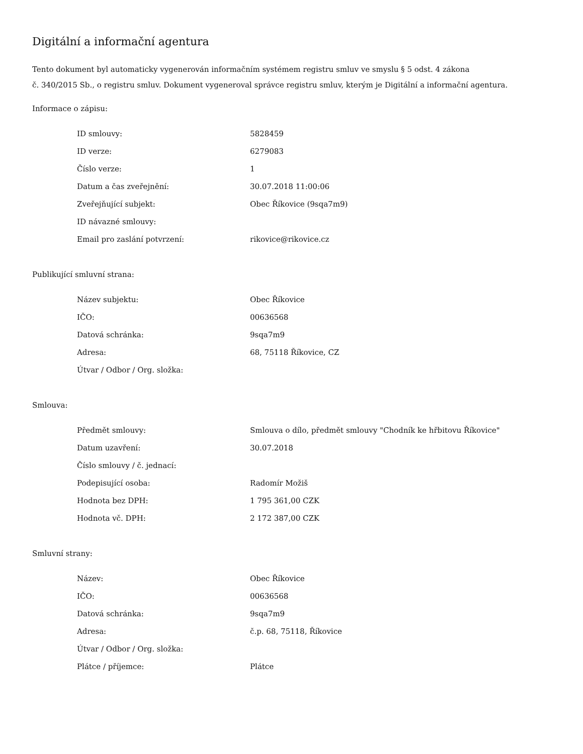Digitální a informační agentura
Tento dokument byl automaticky vygenerován informačním systémem registru smluv ve smyslu § 5 odst. 4 zákona
č. 340/2015 Sb., o registru smluv. Dokument vygeneroval správce registru smluv, kterým je Digitální a informační agentura.
Informace o zápisu:
| ID smlouvy: | 5828459 |
| ID verze: | 6279083 |
| Číslo verze: | 1 |
| Datum a čas zveřejnění: | 30.07.2018 11:00:06 |
| Zveřejňující subjekt: | Obec Říkovice (9sqa7m9) |
| ID návazné smlouvy: | |
| Email pro zaslání potvrzení: | rikovice@rikovice.cz |
Publikující smluvní strana:
| Název subjektu: | Obec Říkovice |
| IČO: | 00636568 |
| Datová schránka: | 9sqa7m9 |
| Adresa: | 68, 75118 Říkovice, CZ |
| Útvar / Odbor / Org. složka: | |
Smlouva:
| Předmět smlouvy: | Smlouva o dílo, předmět smlouvy "Chodník ke hřbitovu Říkovice" |
| Datum uzavření: | 30.07.2018 |
| Číslo smlouvy / č. jednací: | |
| Podepisující osoba: | Radomír Možiš |
| Hodnota bez DPH: | 1 795 361,00 CZK |
| Hodnota vč. DPH: | 2 172 387,00 CZK |
Smluvní strany:
| Název: | Obec Říkovice |
| IČO: | 00636568 |
| Datová schránka: | 9sqa7m9 |
| Adresa: | č.p. 68, 75118, Říkovice |
| Útvar / Odbor / Org. složka: | |
| Plátce / příjemce: | Plátce |